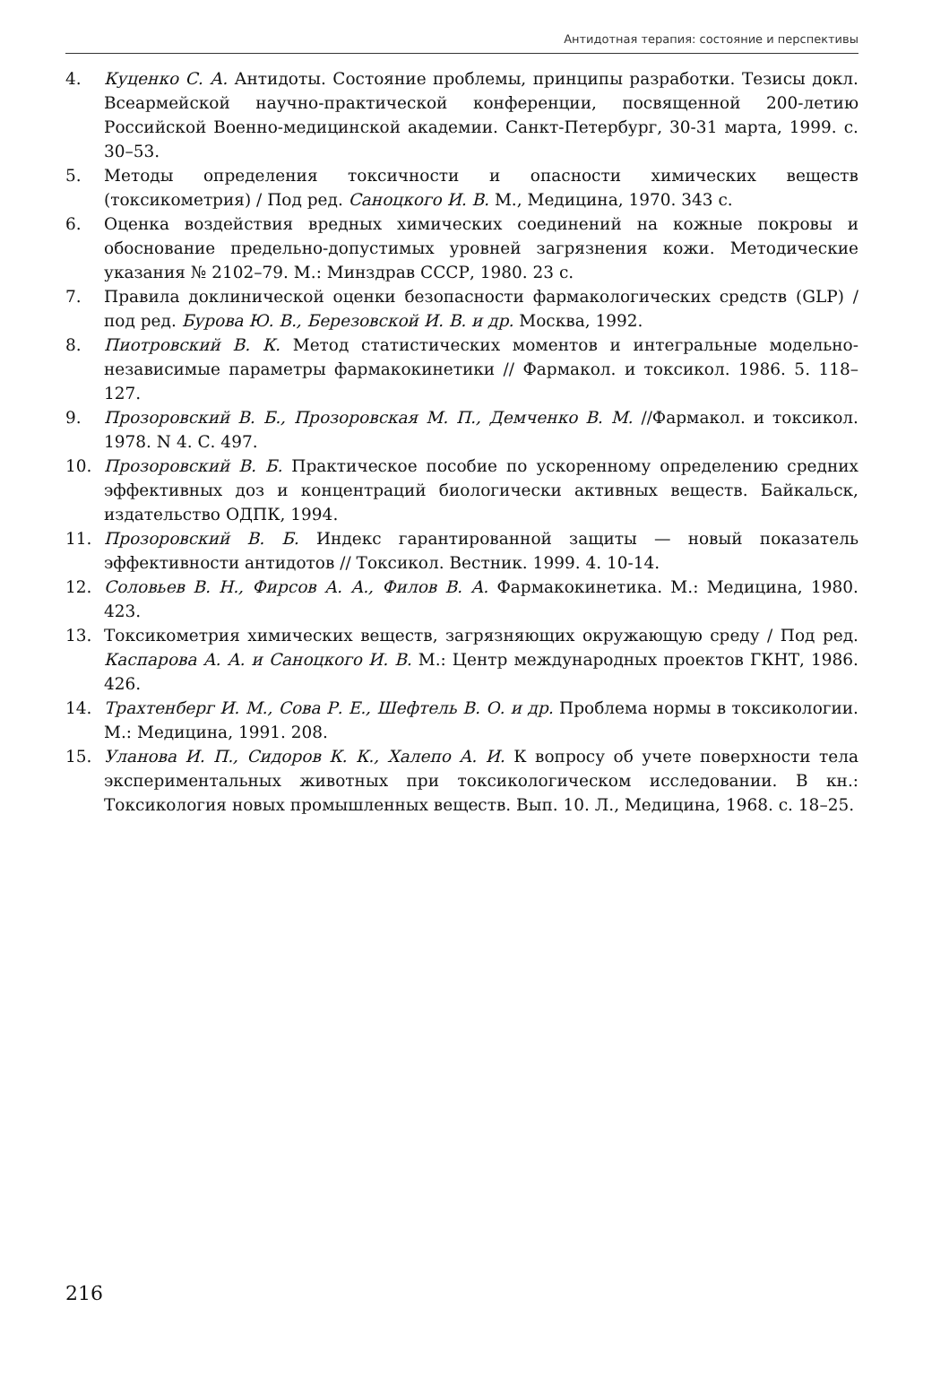Антидотная терапия: состояние и перспективы
4. Куценко С. А. Антидоты. Состояние проблемы, принципы разработки. Тезисы докл. Всеармейской научно-практической конференции, посвященной 200-летию Российской Военно-медицинской академии. Санкт-Петербург, 30-31 марта, 1999. с. 30–53.
5. Методы определения токсичности и опасности химических веществ (токсикометрия) / Под ред. Саноцкого И. В. М., Медицина, 1970. 343 с.
6. Оценка воздействия вредных химических соединений на кожные покровы и обоснование предельно-допустимых уровней загрязнения кожи. Методические указания № 2102–79. М.: Минздрав СССР, 1980. 23 с.
7. Правила доклинической оценки безопасности фармакологических средств (GLP) / под ред. Бурова Ю. В., Березовской И. В. и др. Москва, 1992.
8. Пиотровский В. К. Метод статистических моментов и интегральные модельно-независимые параметры фармакокинетики // Фармакол. и токсикол. 1986. 5. 118–127.
9. Прозоровский В. Б., Прозоровская М. П., Демченко В. М. //Фармакол. и токсикол. 1978. N 4. С. 497.
10. Прозоровский В. Б. Практическое пособие по ускоренному определению средних эффективных доз и концентраций биологически активных веществ. Байкальск, издательство ОДПК, 1994.
11. Прозоровский В. Б. Индекс гарантированной защиты — новый показатель эффективности антидотов // Токсикол. Вестник. 1999. 4. 10-14.
12. Соловьев В. Н., Фирсов А. А., Филов В. А. Фармакокинетика. М.: Медицина, 1980. 423.
13. Токсикометрия химических веществ, загрязняющих окружающую среду / Под ред. Каспарова А. А. и Саноцкого И. В. М.: Центр международных проектов ГКНТ, 1986. 426.
14. Трахтенберг И. М., Сова Р. Е., Шефтель В. О. и др. Проблема нормы в токсикологии. М.: Медицина, 1991. 208.
15. Уланова И. П., Сидоров К. К., Халепо А. И. К вопросу об учете поверхности тела экспериментальных животных при токсикологическом исследовании. В кн.: Токсикология новых промышленных веществ. Вып. 10. Л., Медицина, 1968. с. 18–25.
216